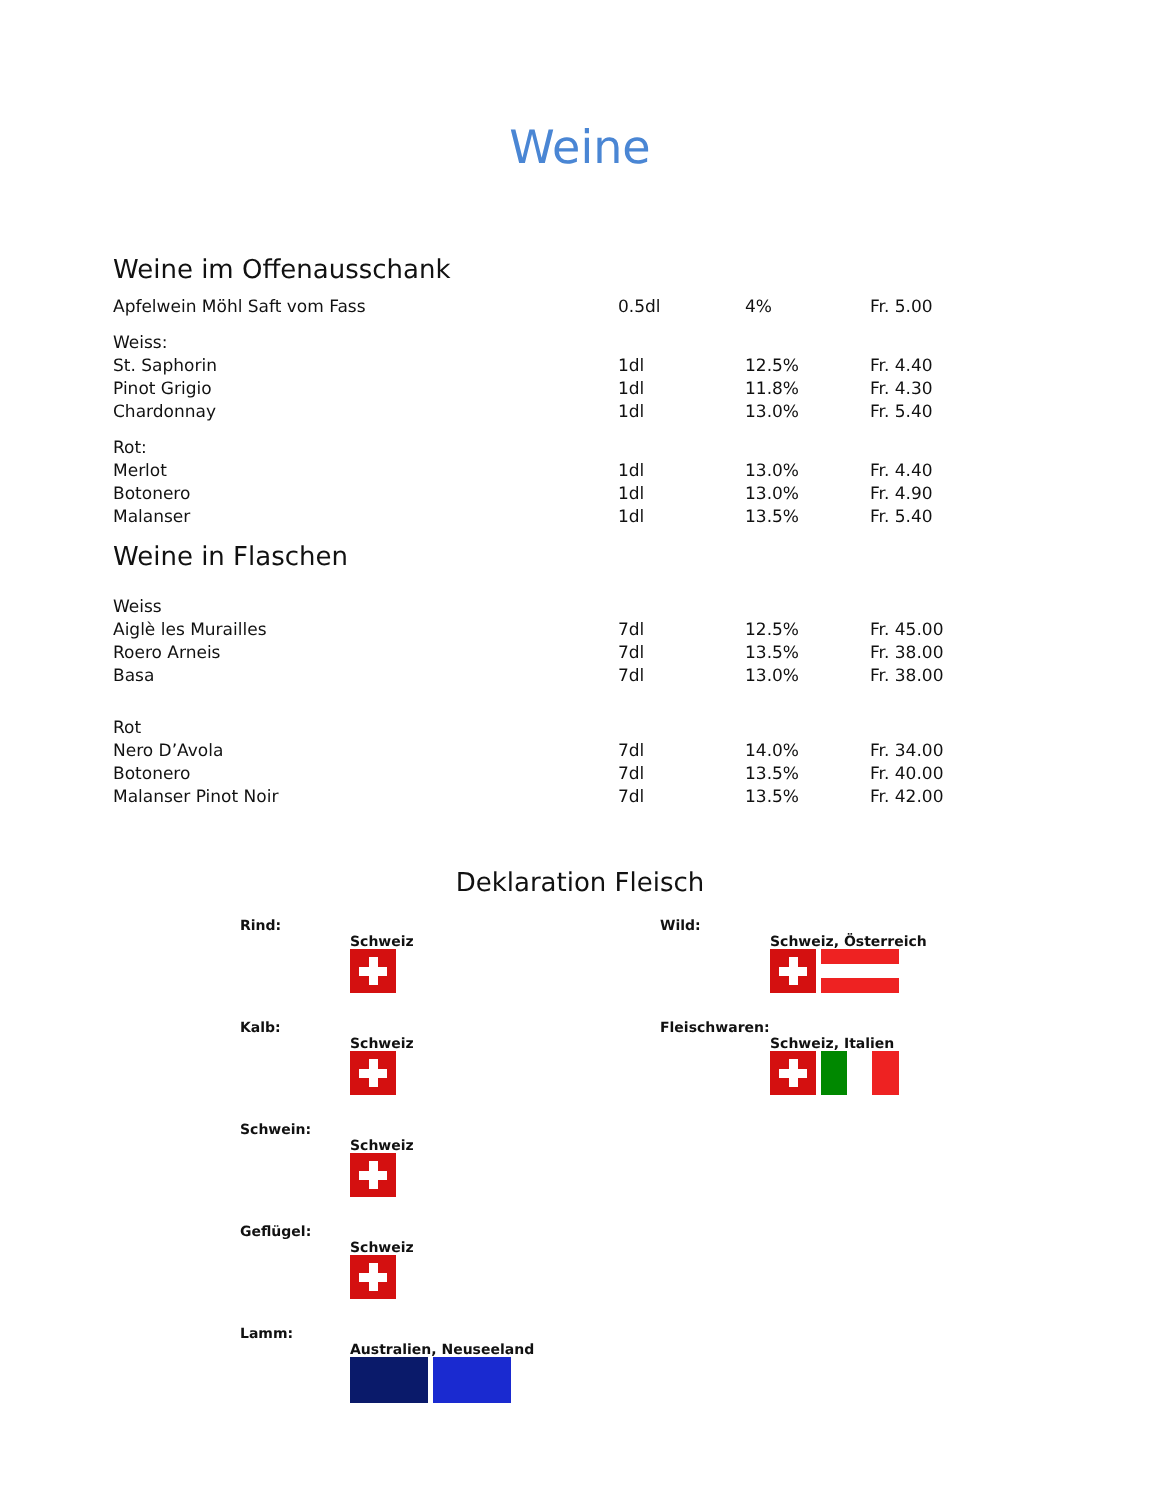Weine
Weine im Offenausschank
| Apfelwein Möhl Saft vom Fass | 0.5dl | 4% | Fr. 5.00 |
| Weiss: | | | |
| St. Saphorin | 1dl | 12.5% | Fr. 4.40 |
| Pinot Grigio | 1dl | 11.8% | Fr. 4.30 |
| Chardonnay | 1dl | 13.0% | Fr. 5.40 |
| Rot: | | | |
| Merlot | 1dl | 13.0% | Fr. 4.40 |
| Botonero | 1dl | 13.0% | Fr. 4.90 |
| Malanser | 1dl | 13.5% | Fr. 5.40 |
Weine in Flaschen
| Weiss | | | |
| Aiglè les Murailles | 7dl | 12.5% | Fr. 45.00 |
| Roero Arneis | 7dl | 13.5% | Fr. 38.00 |
| Basa | 7dl | 13.0% | Fr. 38.00 |
| Rot | | | |
| Nero D’Avola | 7dl | 14.0% | Fr. 34.00 |
| Botonero | 7dl | 13.5% | Fr. 40.00 |
| Malanser Pinot Noir | 7dl | 13.5% | Fr. 42.00 |
Deklaration Fleisch
Rind:
Schweiz
Kalb:
Schweiz
Schwein:
Schweiz
Geflügel:
Schweiz
Lamm:
Australien, Neuseeland
Wild:
Schweiz, Österreich
Fleischwaren:
Schweiz, Italien